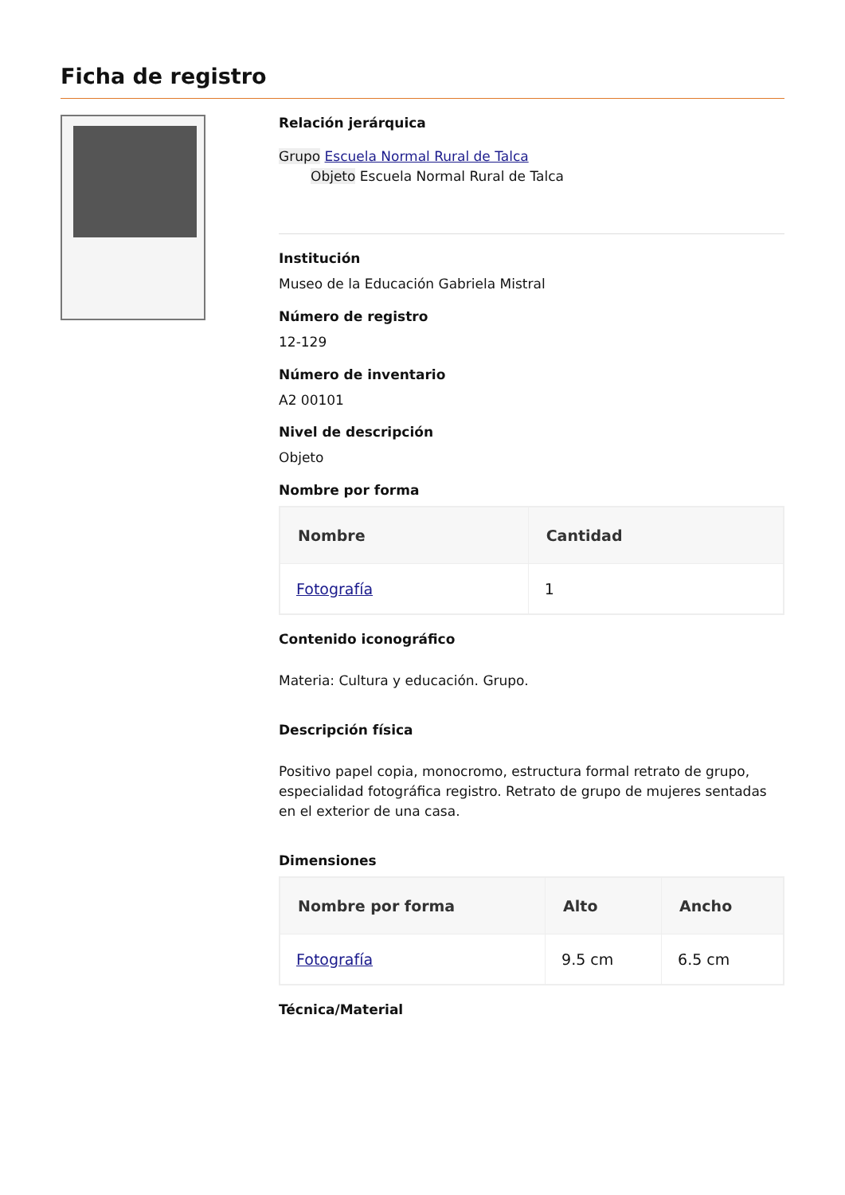Ficha de registro
Relación jerárquica
Grupo Escuela Normal Rural de Talca
Objeto Escuela Normal Rural de Talca
Institución
Museo de la Educación Gabriela Mistral
Número de registro
12-129
Número de inventario
A2 00101
Nivel de descripción
Objeto
Nombre por forma
| Nombre | Cantidad |
| --- | --- |
| Fotografía | 1 |
Contenido iconográfico
Materia: Cultura y educación. Grupo.
Descripción física
Positivo papel copia, monocromo, estructura formal retrato de grupo, especialidad fotográfica registro. Retrato de grupo de mujeres sentadas en el exterior de una casa.
Dimensiones
| Nombre por forma | Alto | Ancho |
| --- | --- | --- |
| Fotografía | 9.5 cm | 6.5 cm |
Técnica/Material